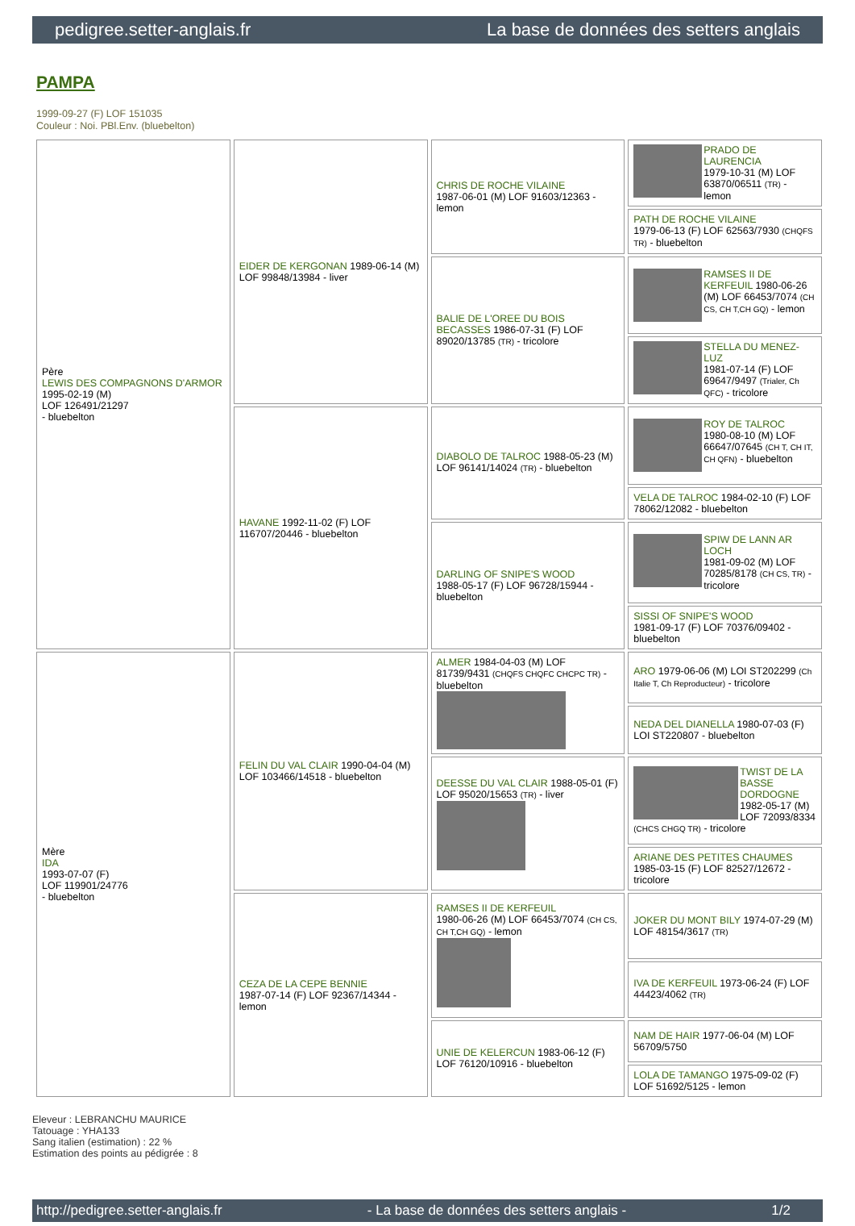pedigree.setter-anglais.fr La base de données des setters anglais
PAMPA
1999-09-27 (F) LOF 151035
Couleur : Noi. PBl.Env. (bluebelton)
| Père LEWIS DES COMPAGNONS D'ARMOR 1995-02-19 (M) LOF 126491/21297 - bluebelton | EIDER DE KERGONAN 1989-06-14 (M) LOF 99848/13984 - liver | CHRIS DE ROCHE VILAINE 1987-06-01 (M) LOF 91603/12363 - lemon | PRADO DE LAURENCIA 1979-10-31 (M) LOF 63870/06511 (TR) - lemon |
| | | | PATH DE ROCHE VILAINE 1979-06-13 (F) LOF 62563/7930 (CHQFS TR) - bluebelton |
| | | BALIE DE L'OREE DU BOIS BECASSES 1986-07-31 (F) LOF 89020/13785 (TR) - tricolore | RAMSES II DE KERFEUIL 1980-06-26 (M) LOF 66453/7074 (CH CS, CH T,CH GQ) - lemon |
| | | | STELLA DU MENEZ-LUZ 1981-07-14 (F) LOF 69647/9497 (Trialer, Ch QFC) - tricolore |
| | HAVANE 1992-11-02 (F) LOF 116707/20446 - bluebelton | DIABOLO DE TALROC 1988-05-23 (M) LOF 96141/14024 (TR) - bluebelton | ROY DE TALROC 1980-08-10 (M) LOF 66647/07645 (CH T, CH IT, CH QFN) - bluebelton |
| | | | VELA DE TALROC 1984-02-10 (F) LOF 78062/12082 - bluebelton |
| | | DARLING OF SNIPE'S WOOD 1988-05-17 (F) LOF 96728/15944 - bluebelton | SPIW DE LANN AR LOCH 1981-09-02 (M) LOF 70285/8178 (CH CS, TR) - tricolore |
| | | | SISSI OF SNIPE'S WOOD 1981-09-17 (F) LOF 70376/09402 - bluebelton |
| Mère IDA 1993-07-07 (F) LOF 119901/24776 - bluebelton | FELIN DU VAL CLAIR 1990-04-04 (M) LOF 103466/14518 - bluebelton | ALMER 1984-04-03 (M) LOF 81739/9431 (CHQFS CHQFC CHCPC TR) - bluebelton | ARO 1979-06-06 (M) LOI ST202299 (Ch Italie T, Ch Reproducteur) - tricolore |
| | | | NEDA DEL DIANELLA 1980-07-03 (F) LOI ST220807 - bluebelton |
| | | DEESSE DU VAL CLAIR 1988-05-01 (F) LOF 95020/15653 (TR) - liver | TWIST DE LA BASSE DORDOGNE 1982-05-17 (M) LOF 72093/8334 (CHCS CHGQ TR) - tricolore |
| | | | ARIANE DES PETITES CHAUMES 1985-03-15 (F) LOF 82527/12672 - tricolore |
| | CEZA DE LA CEPE BENNIE 1987-07-14 (F) LOF 92367/14344 - lemon | RAMSES II DE KERFEUIL 1980-06-26 (M) LOF 66453/7074 (CH CS, CH T,CH GQ) - lemon | JOKER DU MONT BILY 1974-07-29 (M) LOF 48154/3617 (TR) |
| | | | IVA DE KERFEUIL 1973-06-24 (F) LOF 44423/4062 (TR) |
| | | UNIE DE KELERCUN 1983-06-12 (F) LOF 76120/10916 - bluebelton | NAM DE HAIR 1977-06-04 (M) LOF 56709/5750 |
| | | | LOLA DE TAMANGO 1975-09-02 (F) LOF 51692/5125 - lemon |
Eleveur : LEBRANCHU MAURICE
Tatouage : YHA133
Sang italien (estimation) : 22 %
Estimation des points au pédigrée : 8
http://pedigree.setter-anglais.fr - La base de données des setters anglais - 1/2